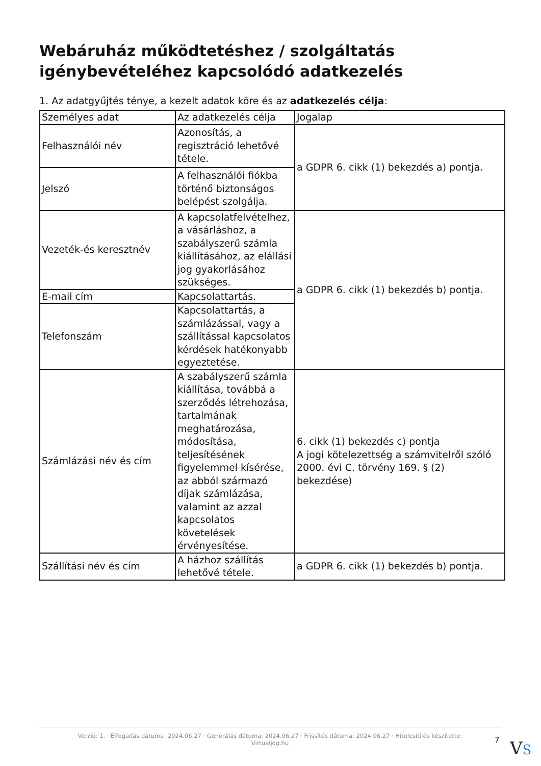Webáruház működtetéshez / szolgáltatás igénybevételéhez kapcsolódó adatkezelés
1. Az adatgyűjtés ténye, a kezelt adatok köre és az adatkezelés célja:
| Személyes adat | Az adatkezelés célja | Jogalap |
| --- | --- | --- |
| Felhasználói név | Azonosítás, a regisztráció lehetővé tétele. | a GDPR 6. cikk (1) bekezdés a) pontja. |
| Jelszó | A felhasználói fiókba történő biztonságos belépést szolgálja. | |
| Vezeték-és keresztnév | A kapcsolatfelvételhez, a vásárláshoz, a szabályszerű számla kiállításához, az elállási jog gyakorlásához szükséges. | a GDPR 6. cikk (1) bekezdés b) pontja. |
| E-mail cím | Kapcsolattartás. | |
| Telefonszám | Kapcsolattartás, a számlázással, vagy a szállítással kapcsolatos kérdések hatékonyabb egyeztetése. | |
| Számlázási név és cím | A szabályszerű számla kiállítása, továbbá a szerződés létrehozása, tartalmának meghatározása, módosítása, teljesítésének figyelemmel kísérése, az abból származó díjak számlázása, valamint az azzal kapcsolatos követelések érvényesítése. | 6. cikk (1) bekezdés c) pontja A jogi kötelezettség a számvitelről szóló 2000. évi C. törvény 169. § (2) bekezdése) |
| Szállítási név és cím | A házhoz szállítás lehetővé tétele. | a GDPR 6. cikk (1) bekezdés b) pontja. |
Verzió: 1. · Elfogadás dátuma: 2024.06.27 · Generálás dátuma: 2024.06.27 · Frissítés dátuma: 2024.06.27 · Hitelesíti és készítette:
Virtualjog.hu
7 VS